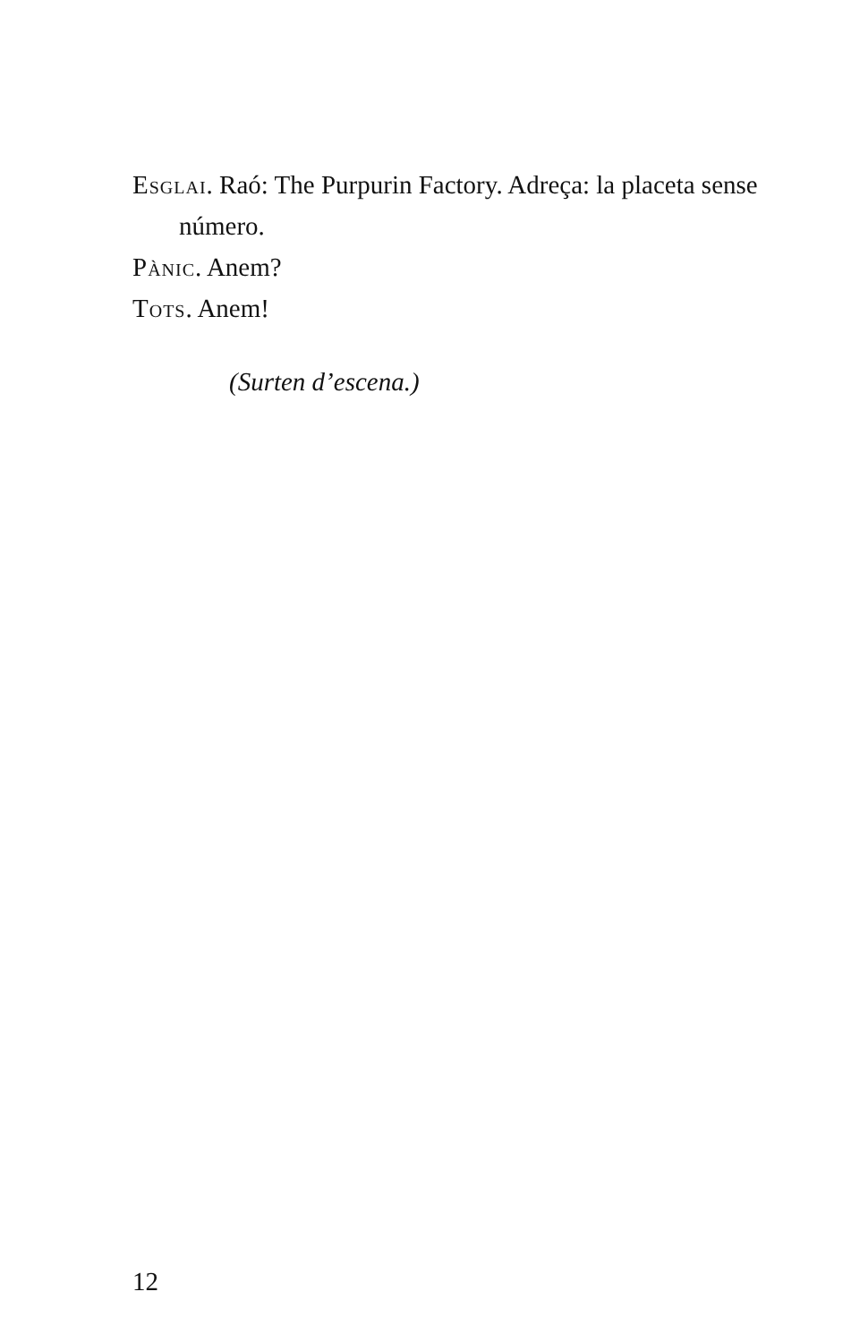Esglai. Raó: The Purpurin Factory. Adreça: la placeta sense número.
Pànic. Anem?
Tots. Anem!
(Surten d’escena.)
12